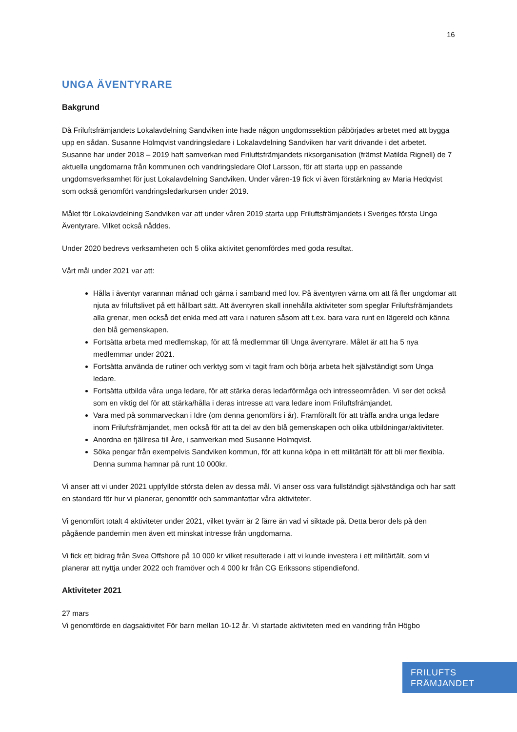16
UNGA ÄVENTYRARE
Bakgrund
Då Friluftsfrämjandets Lokalavdelning Sandviken inte hade någon ungdomssektion påbörjades arbetet med att bygga upp en sådan. Susanne Holmqvist vandringsledare i Lokalavdelning Sandviken har varit drivande i det arbetet. Susanne har under 2018 – 2019 haft samverkan med Friluftsfrämjandets riksorganisation (främst Matilda Rignell) de 7 aktuella ungdomarna från kommunen och vandringsledare Olof Larsson, för att starta upp en passande ungdomsverksamhet för just Lokalavdelning Sandviken. Under våren-19 fick vi även förstärkning av Maria Hedqvist som också genomfört vandringsledarkursen under 2019.
Målet för Lokalavdelning Sandviken var att under våren 2019 starta upp Friluftsfrämjandets i Sveriges första Unga Äventyrare. Vilket också nåddes.
Under 2020 bedrevs verksamheten och 5 olika aktivitet genomfördes med goda resultat.
Vårt mål under 2021 var att:
Hålla i äventyr varannan månad och gärna i samband med lov. På äventyren värna om att få fler ungdomar att njuta av friluftslivet på ett hållbart sätt. Att äventyren skall innehålla aktiviteter som speglar Friluftsfrämjandets alla grenar, men också det enkla med att vara i naturen såsom att t.ex. bara vara runt en lägereld och känna den blå gemenskapen.
Fortsätta arbeta med medlemskap, för att få medlemmar till Unga äventyrare. Målet är att ha 5 nya medlemmar under 2021.
Fortsätta använda de rutiner och verktyg som vi tagit fram och börja arbeta helt självständigt som Unga ledare.
Fortsätta utbilda våra unga ledare, för att stärka deras ledarförmåga och intresseområden. Vi ser det också som en viktig del för att stärka/hålla i deras intresse att vara ledare inom Friluftsfrämjandet.
Vara med på sommarveckan i Idre (om denna genomförs i år). Framförallt för att träffa andra unga ledare inom Friluftsfrämjandet, men också för att ta del av den blå gemenskapen och olika utbildningar/aktiviteter.
Anordna en fjällresa till Åre, i samverkan med Susanne Holmqvist.
Söka pengar från exempelvis Sandviken kommun, för att kunna köpa in ett militärtält för att bli mer flexibla. Denna summa hamnar på runt 10 000kr.
Vi anser att vi under 2021 uppfyllde största delen av dessa mål. Vi anser oss vara fullständigt självständiga och har satt en standard för hur vi planerar, genomför och sammanfattar våra aktiviteter.
Vi genomfört totalt 4 aktiviteter under 2021, vilket tyvärr är 2 färre än vad vi siktade på. Detta beror dels på den pågående pandemin men även ett minskat intresse från ungdomarna.
Vi fick ett bidrag från Svea Offshore på 10 000 kr vilket resulterade i att vi kunde investera i ett militärtält, som vi planerar att nyttja under 2022 och framöver och 4 000 kr från CG Erikssons stipendiefond.
Aktiviteter 2021
27 mars
Vi genomförde en dagsaktivitet För barn mellan 10-12 år. Vi startade aktiviteten med en vandring från Högbo
FRILUFTS
FRÄMJANDET